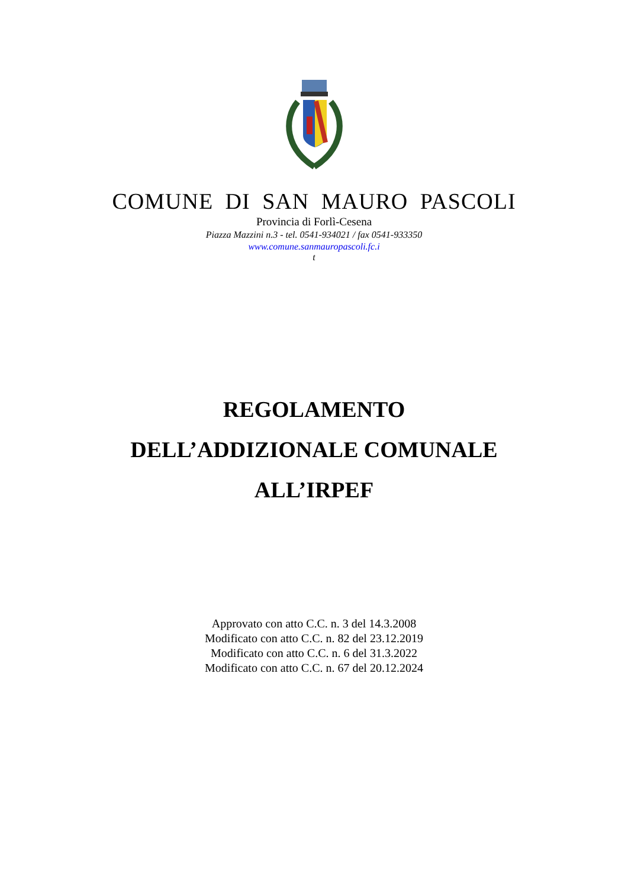COMUNE DI SAN MAURO PASCOLI
Provincia di Forlì-Cesena
Piazza Mazzini n.3 - tel. 0541-934021 / fax 0541-933350
www.comune.sanmauropascoli.fc.i
t
REGOLAMENTO
DELL’ADDIZIONALE COMUNALE
ALL’IRPEF
Approvato con atto C.C. n. 3 del 14.3.2008
Modificato con atto C.C. n. 82 del 23.12.2019
Modificato con atto C.C. n. 6 del 31.3.2022
Modificato con atto C.C. n. 67 del 20.12.2024